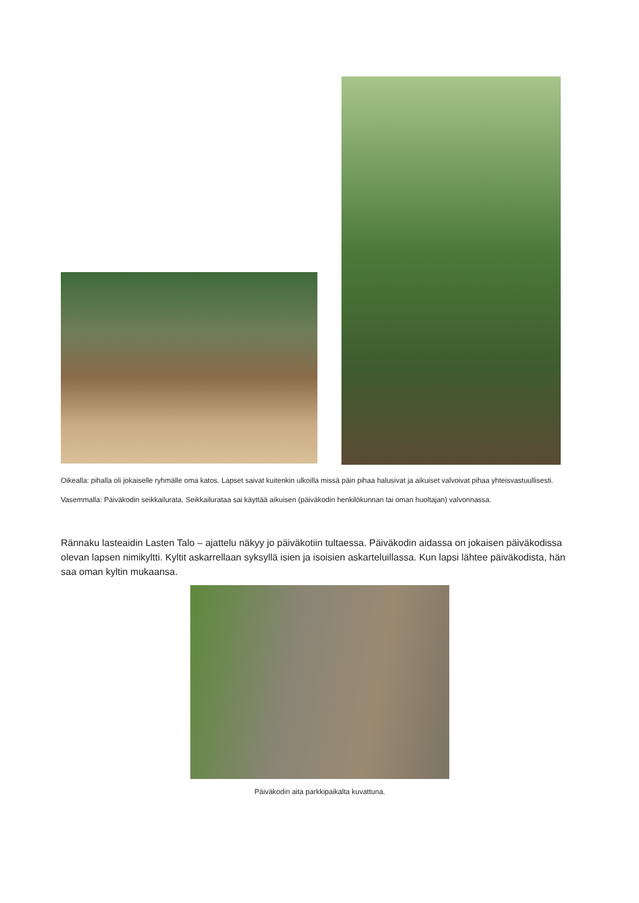Oikealla: pihalla oli jokaiselle ryhmälle oma katos. Lapset saivat kuitenkin ulkoilla missä päin pihaa halusivat ja aikuiset valvoivat pihaa yhteisvastuullisesti.
Vasemmalla: Päiväkodin seikkailurata. Seikkailurataa sai käyttää aikuisen (päiväkodin henkilökunnan tai oman huoltajan) valvonnassa.
Rännaku lasteaidin Lasten Talo – ajattelu näkyy jo päiväkotiin tultaessa. Päiväkodin aidassa on jokaisen päiväkodissa olevan lapsen nimikyltti. Kyltit askarrellaan syksyllä isien ja isoisien askarteluillassa. Kun lapsi lähtee päiväkodista, hän saa oman kyltin mukaansa.
Päiväkodin aita parkkipaikalta kuvattuna.